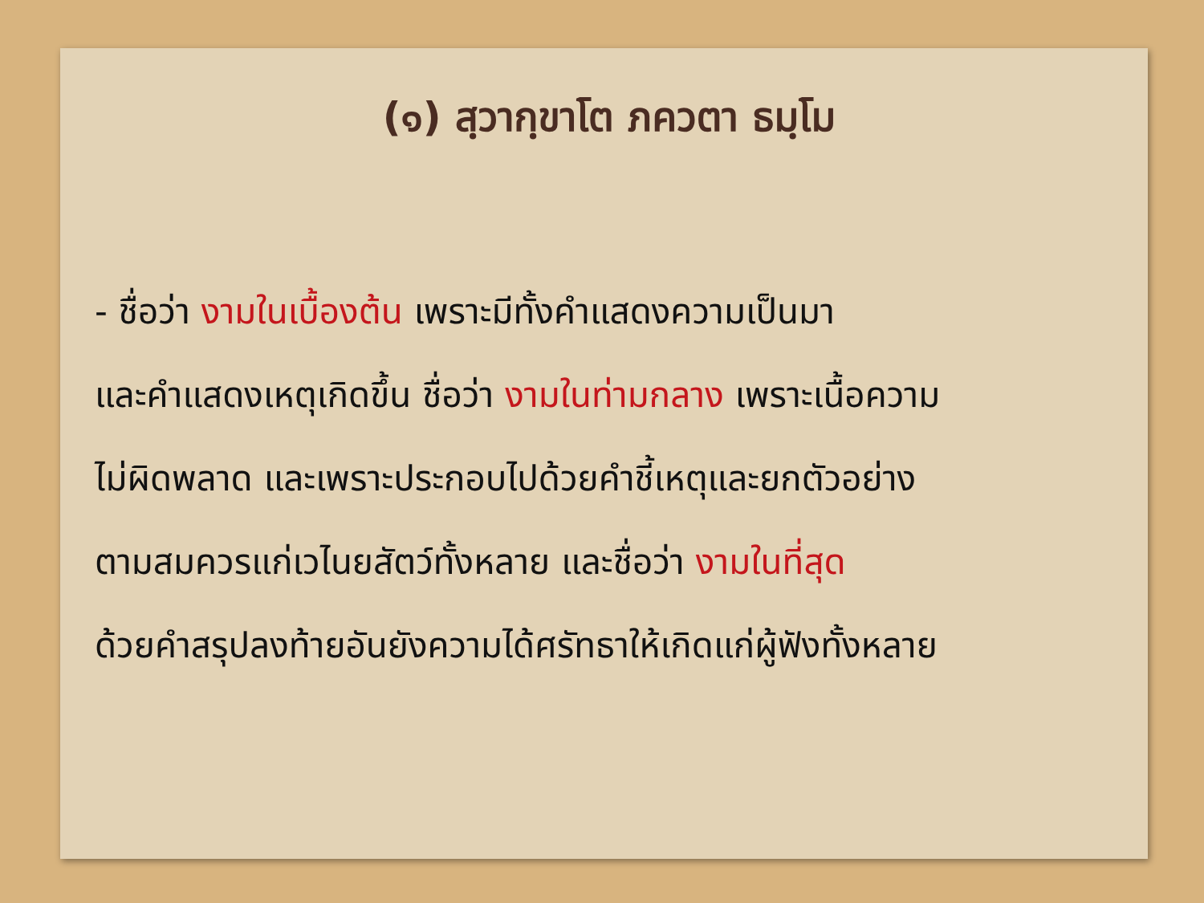(๑) สฺวากฺขาโต ภควตา ธมฺโม
- ชื่อว่า งามในเบื้องต้น เพราะมีทั้งคำแสดงความเป็นมา
และคำแสดงเหตุเกิดขึ้น ชื่อว่า งามในท่ามกลาง เพราะเนื้อความ
ไม่ผิดพลาด และเพราะประกอบไปด้วยคำชี้เหตุและยกตัวอย่าง
ตามสมควรแก่เวไนยสัตว์ทั้งหลาย และชื่อว่า งามในที่สุด
ด้วยคำสรุปลงท้ายอันยังความได้ศรัทธาให้เกิดแก่ผู้ฟังทั้งหลาย